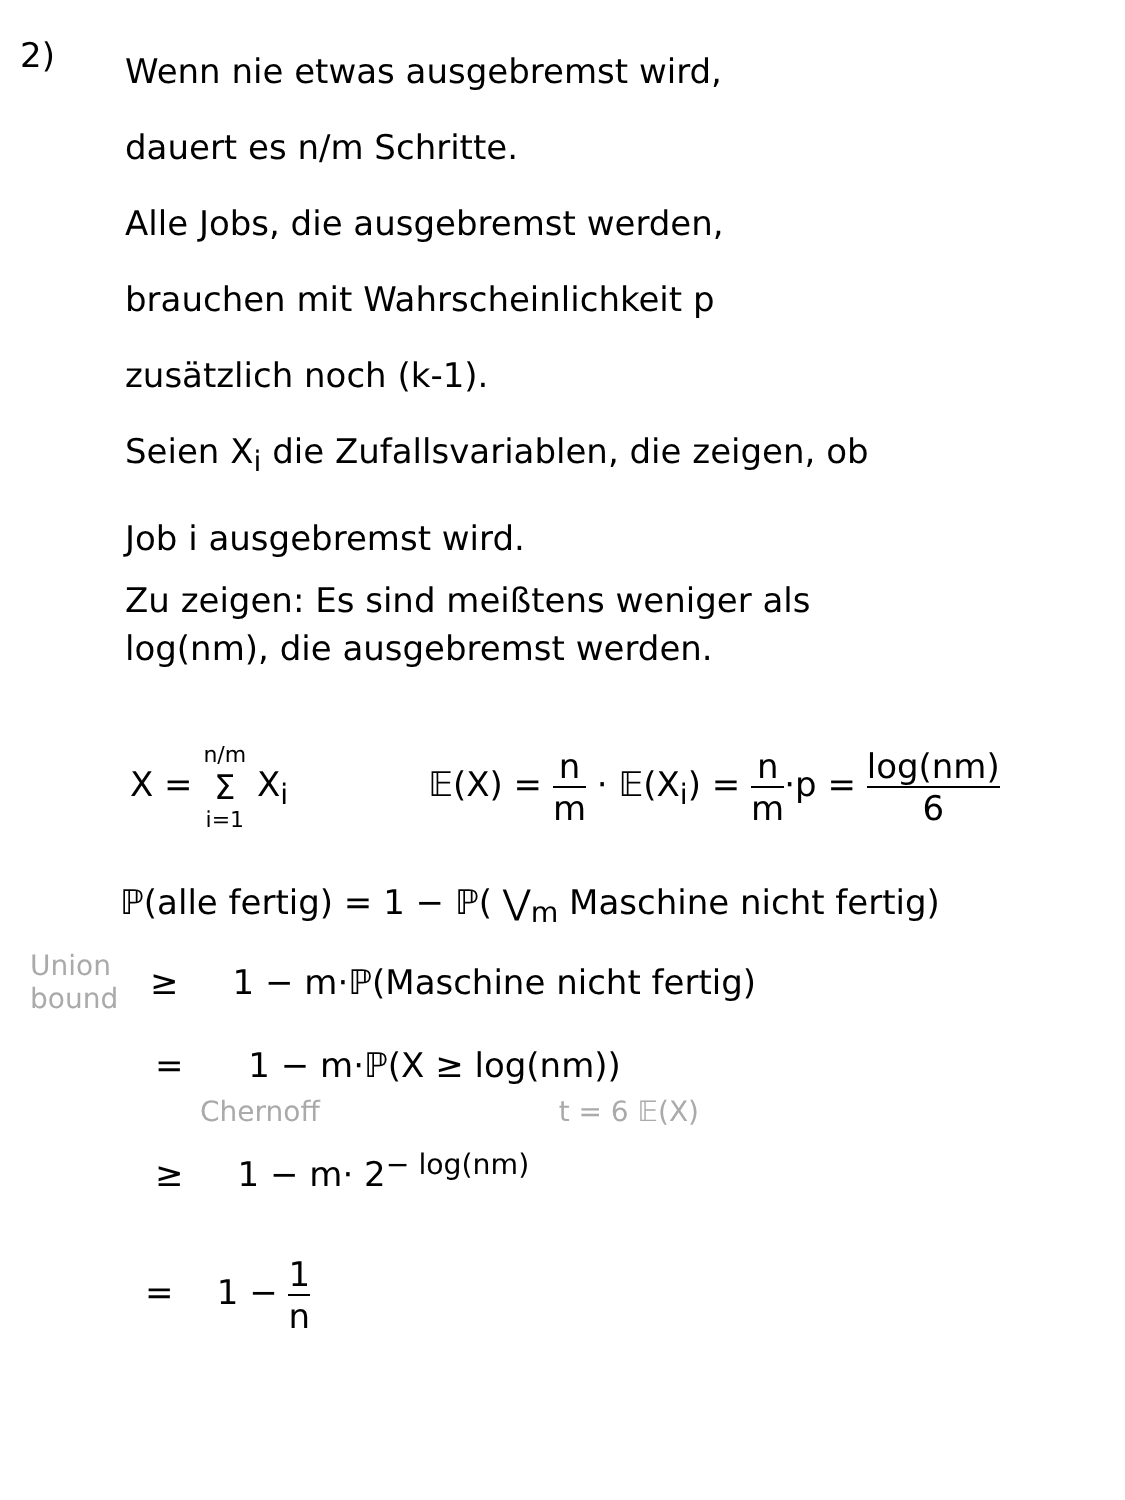2)
Wenn nie etwas ausgebremst wird,
dauert es n/m Schritte.
Alle Jobs, die ausgebremst werden,
brauchen mit Wahrscheinlichkeit p
zusätzlich noch (k-1).
Seien X<sub>i</sub> die Zufallsvariablen, die zeigen, ob
Job i ausgebremst wird.
Zu zeigen: Es sind meißtens weniger als
log(nm), die ausgebremst werden.
X = n/m Σ i=1 X<sub>i</sub>
𝔼(X) = n m · 𝔼(X<sub>i</sub>) = n m·p = log(nm) 6
ℙ(alle fertig) = 1 − ℙ( ⋁<sub>m</sub> Maschine nicht fertig)
Union bound ≥ 1 − m·ℙ(Maschine nicht fertig)
= 1 − m·ℙ(X ≥ log(nm))
Chernoff t = 6 𝔼(X)
≥ 1 − m· 2<sup>− log(nm)</sup>
= 1 − 1 n